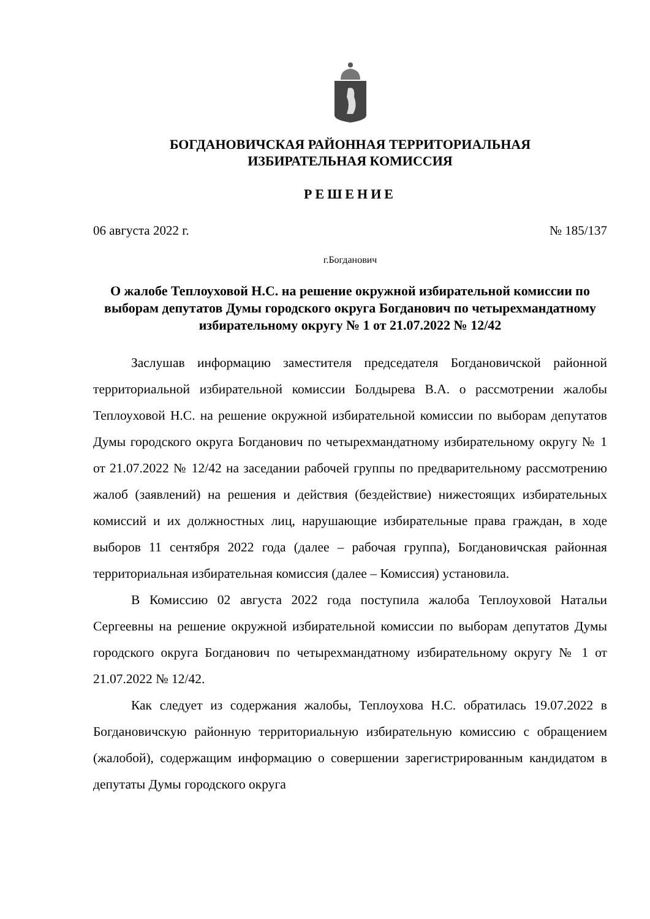БОГДАНОВИЧСКАЯ РАЙОННАЯ ТЕРРИТОРИАЛЬНАЯ
ИЗБИРАТЕЛЬНАЯ КОМИССИЯ
РЕШЕНИЕ
06 августа 2022 г. № 185/137
г.Богданович
О жалобе Теплоуховой Н.С. на решение окружной избирательной комиссии по выборам депутатов Думы городского округа Богданович по четырехмандатному избирательному округу № 1 от 21.07.2022 № 12/42
Заслушав информацию заместителя председателя Богдановичской районной территориальной избирательной комиссии Болдырева В.А. о рассмотрении жалобы Теплоуховой Н.С. на решение окружной избирательной комиссии по выборам депутатов Думы городского округа Богданович по четырехмандатному избирательному округу № 1 от 21.07.2022 № 12/42 на заседании рабочей группы по предварительному рассмотрению жалоб (заявлений) на решения и действия (бездействие) нижестоящих избирательных комиссий и их должностных лиц, нарушающие избирательные права граждан, в ходе выборов 11 сентября 2022 года (далее – рабочая группа), Богдановичская районная территориальная избирательная комиссия (далее – Комиссия) установила.
В Комиссию 02 августа 2022 года поступила жалоба Теплоуховой Натальи Сергеевны на решение окружной избирательной комиссии по выборам депутатов Думы городского округа Богданович по четырехмандатному избирательному округу № 1 от 21.07.2022 № 12/42.
Как следует из содержания жалобы, Теплоухова Н.С. обратилась 19.07.2022 в Богдановичскую районную территориальную избирательную комиссию с обращением (жалобой), содержащим информацию о совершении зарегистрированным кандидатом в депутаты Думы городского округа